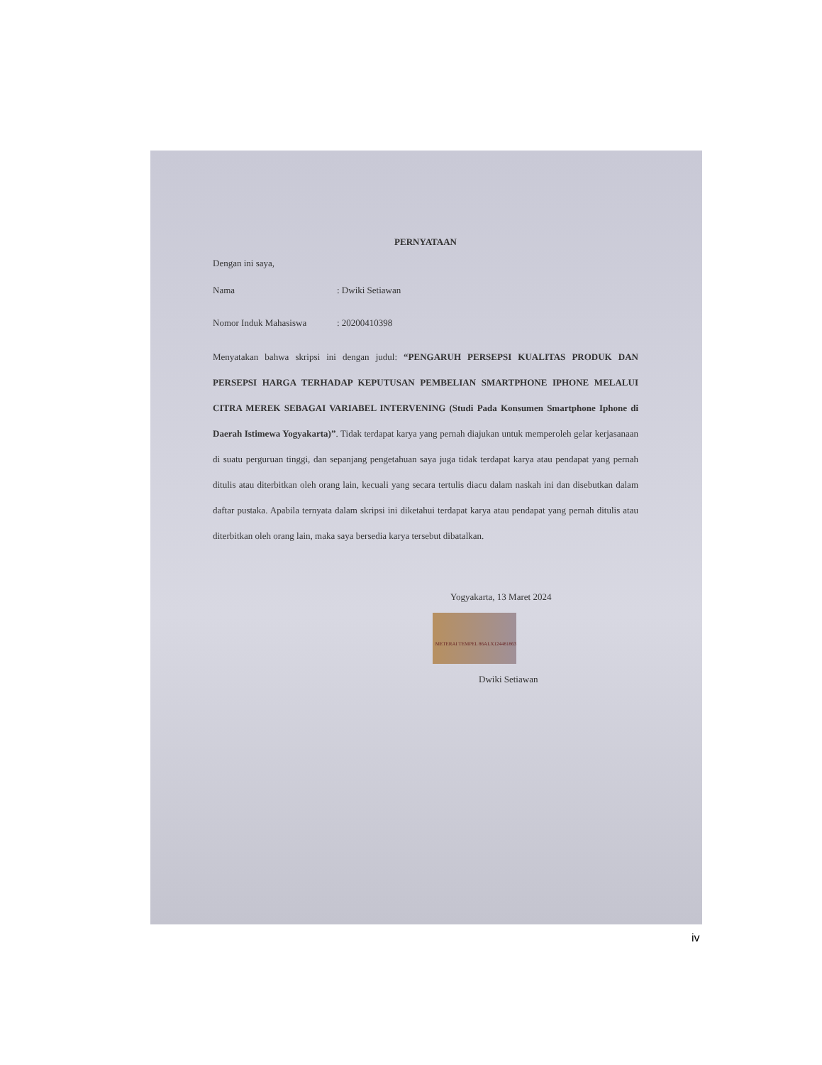PERNYATAAN
Dengan ini saya,
Nama: Dwiki Setiawan
Nomor Induk Mahasiswa: 20200410398
Menyatakan bahwa skripsi ini dengan judul: “PENGARUH PERSEPSI KUALITAS PRODUK DAN PERSEPSI HARGA TERHADAP KEPUTUSAN PEMBELIAN SMARTPHONE IPHONE MELALUI CITRA MEREK SEBAGAI VARIABEL INTERVENING (Studi Pada Konsumen Smartphone Iphone di Daerah Istimewa Yogyakarta)”. Tidak terdapat karya yang pernah diajukan untuk memperoleh gelar kerjasanaan di suatu perguruan tinggi, dan sepanjang pengetahuan saya juga tidak terdapat karya atau pendapat yang pernah ditulis atau diterbitkan oleh orang lain, kecuali yang secara tertulis diacu dalam naskah ini dan disebutkan dalam daftar pustaka. Apabila ternyata dalam skripsi ini diketahui terdapat karya atau pendapat yang pernah ditulis atau diterbitkan oleh orang lain, maka saya bersedia karya tersebut dibatalkan.
Yogyakarta, 13 Maret 2024
METERAI TEMPEL 86ALX124481863
Dwiki Setiawan
iv